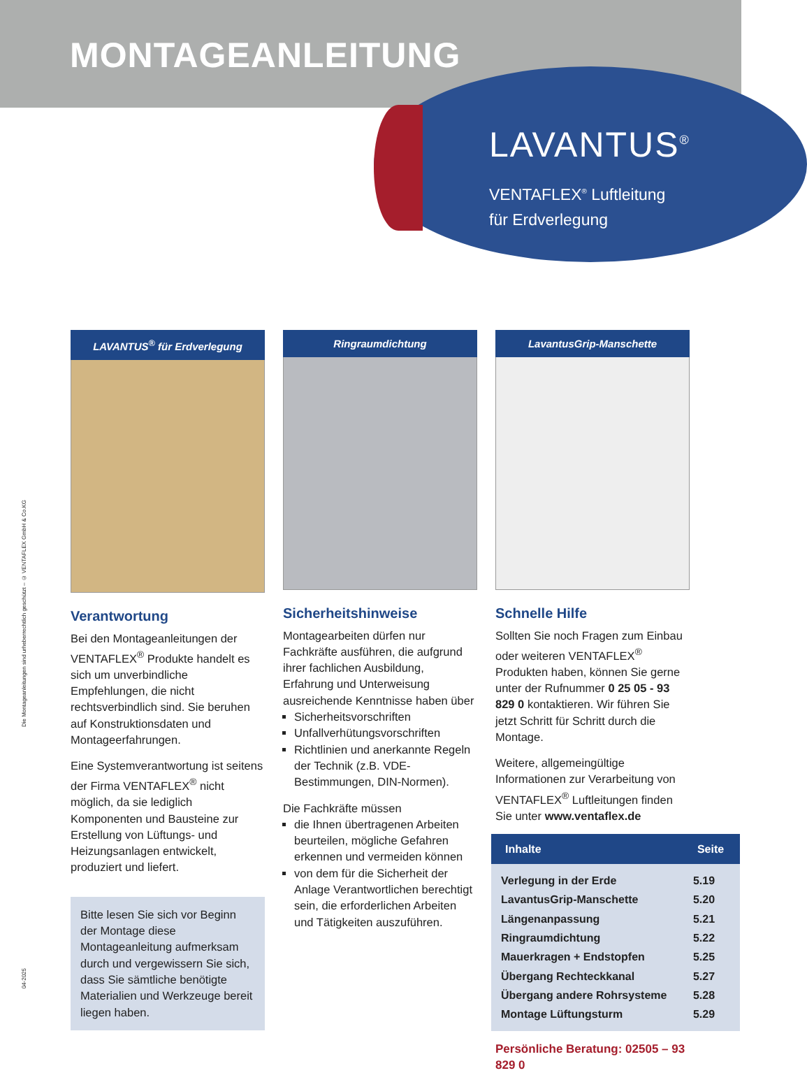MONTAGEANLEITUNG
LAVANTUS<sup>®</sup>
VENTAFLEX<sup>®</sup> Luftleitung
für Erdverlegung
Die Montageanleitungen sind urheberrechtlich geschützt – © VENTAFLEX GmbH & Co.KG
04-2025
LAVANTUS<sup>®</sup> für Erdverlegung
Verantwortung
Bei den Montageanleitungen der VENTAFLEX<sup>®</sup> Produkte handelt es sich um unverbindliche Empfehlungen, die nicht rechtsverbindlich sind. Sie beruhen auf Konstruktionsdaten und Montageerfahrungen.
Eine Systemverantwortung ist seitens der Firma VENTAFLEX<sup>®</sup> nicht möglich, da sie lediglich Komponenten und Bausteine zur Erstellung von Lüftungs- und Heizungsanlagen entwickelt, produziert und liefert.
Bitte lesen Sie sich vor Beginn der Montage diese Montageanleitung aufmerksam durch und vergewissern Sie sich, dass Sie sämtliche benötigte Materialien und Werkzeuge bereit liegen haben.
Ringraumdichtung
Sicherheitshinweise
Montagearbeiten dürfen nur Fachkräfte ausführen, die aufgrund ihrer fachlichen Ausbildung, Erfahrung und Unterweisung ausreichende Kenntnisse haben über
Sicherheitsvorschriften
Unfallverhütungsvorschriften
Richtlinien und anerkannte Regeln der Technik (z.B. VDE-Bestimmungen, DIN-Normen).
Die Fachkräfte müssen
die Ihnen übertragenen Arbeiten beurteilen, mögliche Gefahren erkennen und vermeiden können
von dem für die Sicherheit der Anlage Verantwortlichen berechtigt sein, die erforderlichen Arbeiten und Tätigkeiten auszuführen.
LavantusGrip-Manschette
Schnelle Hilfe
Sollten Sie noch Fragen zum Einbau oder weiteren VENTAFLEX<sup>®</sup> Produkten haben, können Sie gerne unter der Rufnummer 0 25 05 - 93 829 0 kontaktieren. Wir führen Sie jetzt Schritt für Schritt durch die Montage.
Weitere, allgemeingültige Informationen zur Verarbeitung von VENTAFLEX<sup>®</sup> Luftleitungen finden Sie unter www.ventaflex.de
| Inhalte | Seite |
| --- | --- |
| Verlegung in der Erde | 5.19 |
| LavantusGrip-Manschette | 5.20 |
| Längenanpassung | 5.21 |
| Ringraumdichtung | 5.22 |
| Mauerkragen + Endstopfen | 5.25 |
| Übergang Rechteckkanal | 5.27 |
| Übergang andere Rohrsysteme | 5.28 |
| Montage Lüftungsturm | 5.29 |
Persönliche Beratung: 02505 – 93 829 0